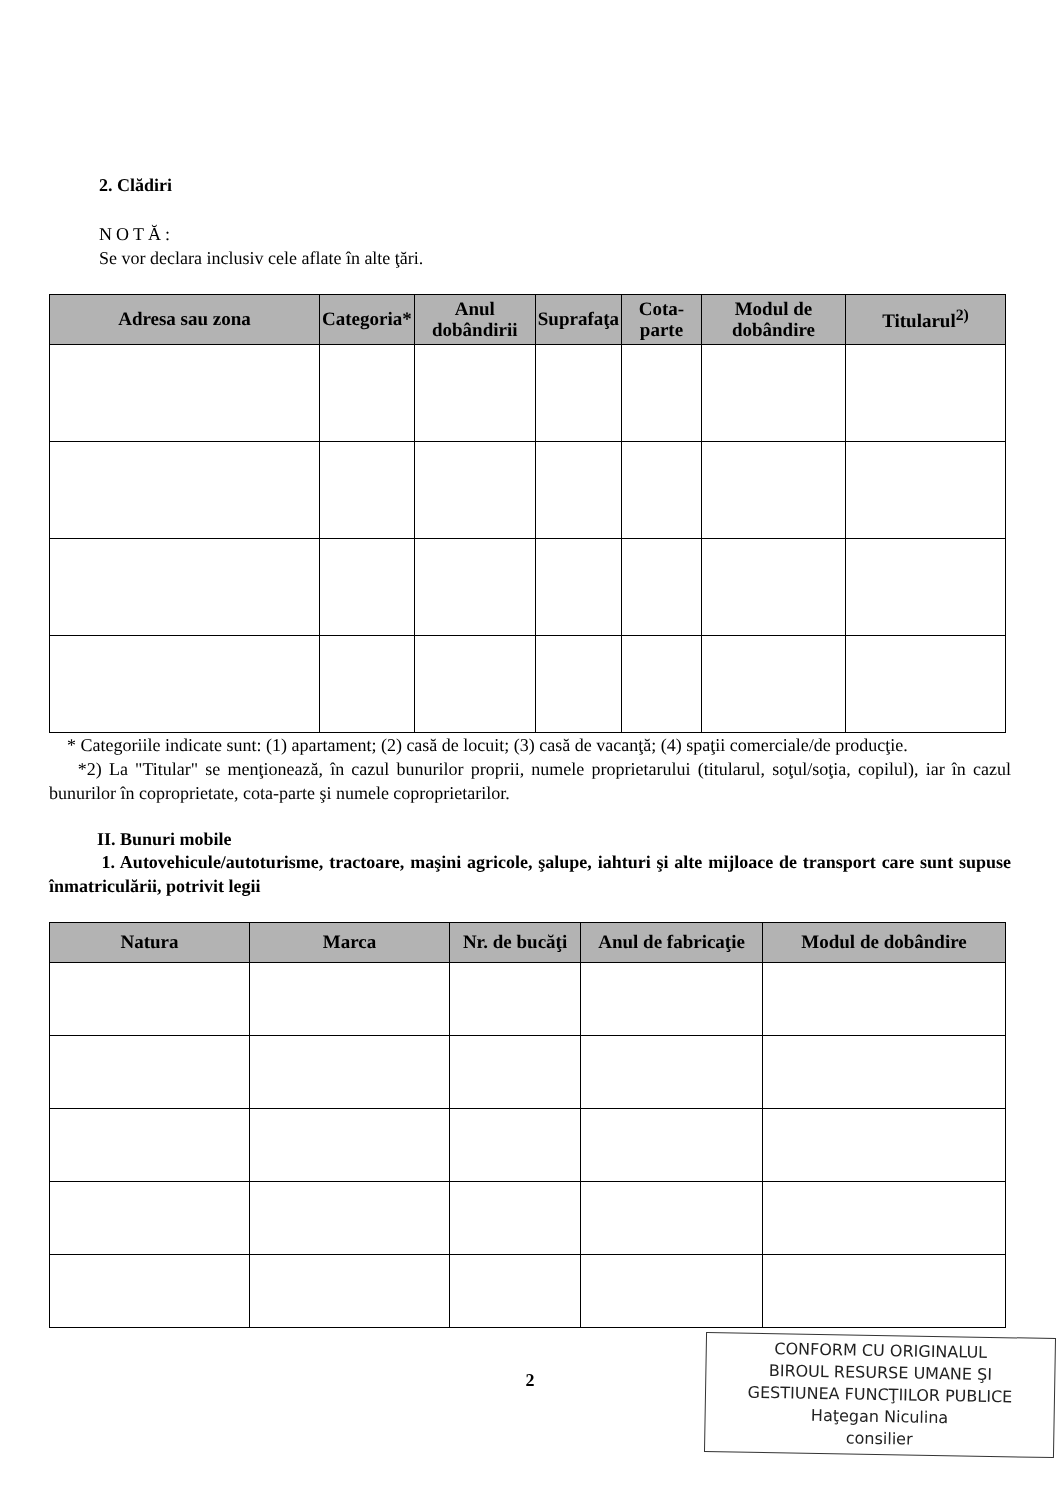2. Clădiri
NOTĂ:
Se vor declara inclusiv cele aflate în alte ţări.
| Adresa sau zona | Categoria* | Anul dobândirii | Suprafaţa | Cota-parte | Modul de dobândire | Titularul<sup>2)</sup> |
| --- | --- | --- | --- | --- | --- | --- |
* Categoriile indicate sunt: (1) apartament; (2) casă de locuit; (3) casă de vacanţă; (4) spaţii comerciale/de producţie.
*2) La "Titular" se menţionează, în cazul bunurilor proprii, numele proprietarului (titularul, soţul/soţia, copilul), iar în cazul bunurilor în coproprietate, cota-parte şi numele coproprietarilor.
II. Bunuri mobile
1. Autovehicule/autoturisme, tractoare, maşini agricole, şalupe, iahturi şi alte mijloace de transport care sunt supuse înmatriculării, potrivit legii
| Natura | Marca | Nr. de bucăţi | Anul de fabricaţie | Modul de dobândire |
| --- | --- | --- | --- | --- |
2
CONFORM CU ORIGINALUL
BIROUL RESURSE UMANE ŞI
GESTIUNEA FUNCŢIILOR PUBLICE
Haţegan Niculina
consilier